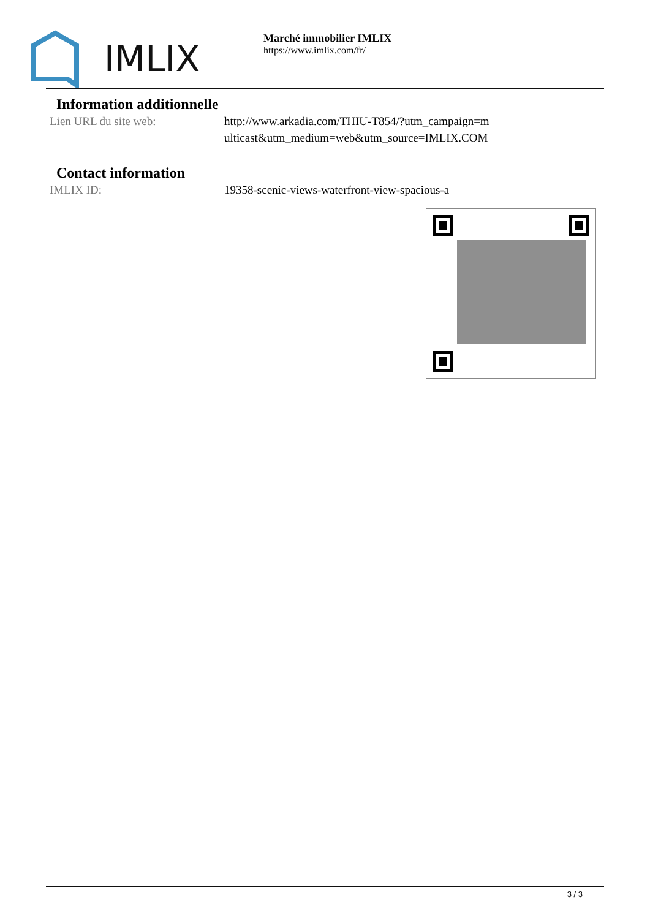IMLIX
Marché immobilier IMLIX
https://www.imlix.com/fr/
Information additionnelle
Lien URL du site web: http://www.arkadia.com/THIU-T854/?utm_campaign=multicast&utm_medium=web&utm_source=IMLIX.COM
Contact information
IMLIX ID: 19358-scenic-views-waterfront-view-spacious-a
3 / 3